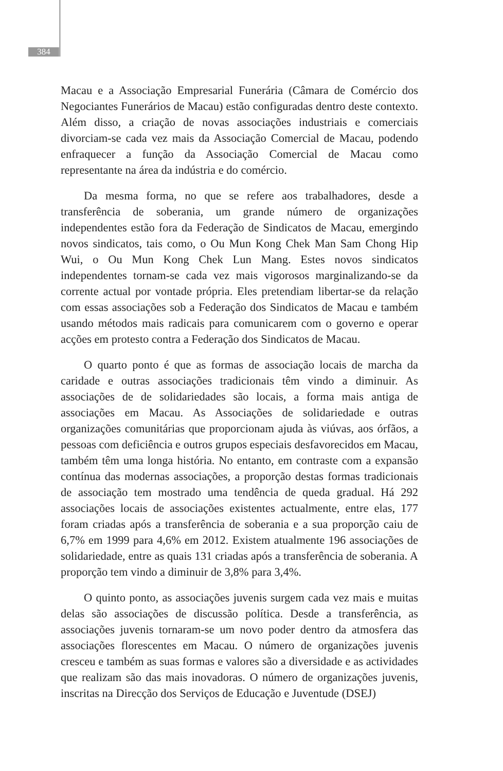384
Macau e a Associação Empresarial Funerária (Câmara de Comércio dos Negociantes Funerários de Macau) estão configuradas dentro deste contexto. Além disso, a criação de novas associações industriais e comerciais divorciam-se cada vez mais da Associação Comercial de Macau, podendo enfraquecer a função da Associação Comercial de Macau como representante na área da indústria e do comércio.
Da mesma forma, no que se refere aos trabalhadores, desde a transferência de soberania, um grande número de organizações independentes estão fora da Federação de Sindicatos de Macau, emergindo novos sindicatos, tais como, o Ou Mun Kong Chek Man Sam Chong Hip Wui, o Ou Mun Kong Chek Lun Mang. Estes novos sindicatos independentes tornam-se cada vez mais vigorosos marginalizando-se da corrente actual por vontade própria. Eles pretendiam libertar-se da relação com essas associações sob a Federação dos Sindicatos de Macau e também usando métodos mais radicais para comunicarem com o governo e operar acções em protesto contra a Federação dos Sindicatos de Macau.
O quarto ponto é que as formas de associação locais de marcha da caridade e outras associações tradicionais têm vindo a diminuir. As associações de de solidariedades são locais, a forma mais antiga de associações em Macau. As Associações de solidariedade e outras organizações comunitárias que proporcionam ajuda às viúvas, aos órfãos, a pessoas com deficiência e outros grupos especiais desfavorecidos em Macau, também têm uma longa história. No entanto, em contraste com a expansão contínua das modernas associações, a proporção destas formas tradicionais de associação tem mostrado uma tendência de queda gradual. Há 292 associações locais de associações existentes actualmente, entre elas, 177 foram criadas após a transferência de soberania e a sua proporção caiu de 6,7% em 1999 para 4,6% em 2012. Existem atualmente 196 associações de solidariedade, entre as quais 131 criadas após a transferência de soberania. A proporção tem vindo a diminuir de 3,8% para 3,4%.
O quinto ponto, as associações juvenis surgem cada vez mais e muitas delas são associações de discussão política. Desde a transferência, as associações juvenis tornaram-se um novo poder dentro da atmosfera das associações florescentes em Macau. O número de organizações juvenis cresceu e também as suas formas e valores são a diversidade e as actividades que realizam são das mais inovadoras. O número de organizações juvenis, inscritas na Direcção dos Serviços de Educação e Juventude (DSEJ)